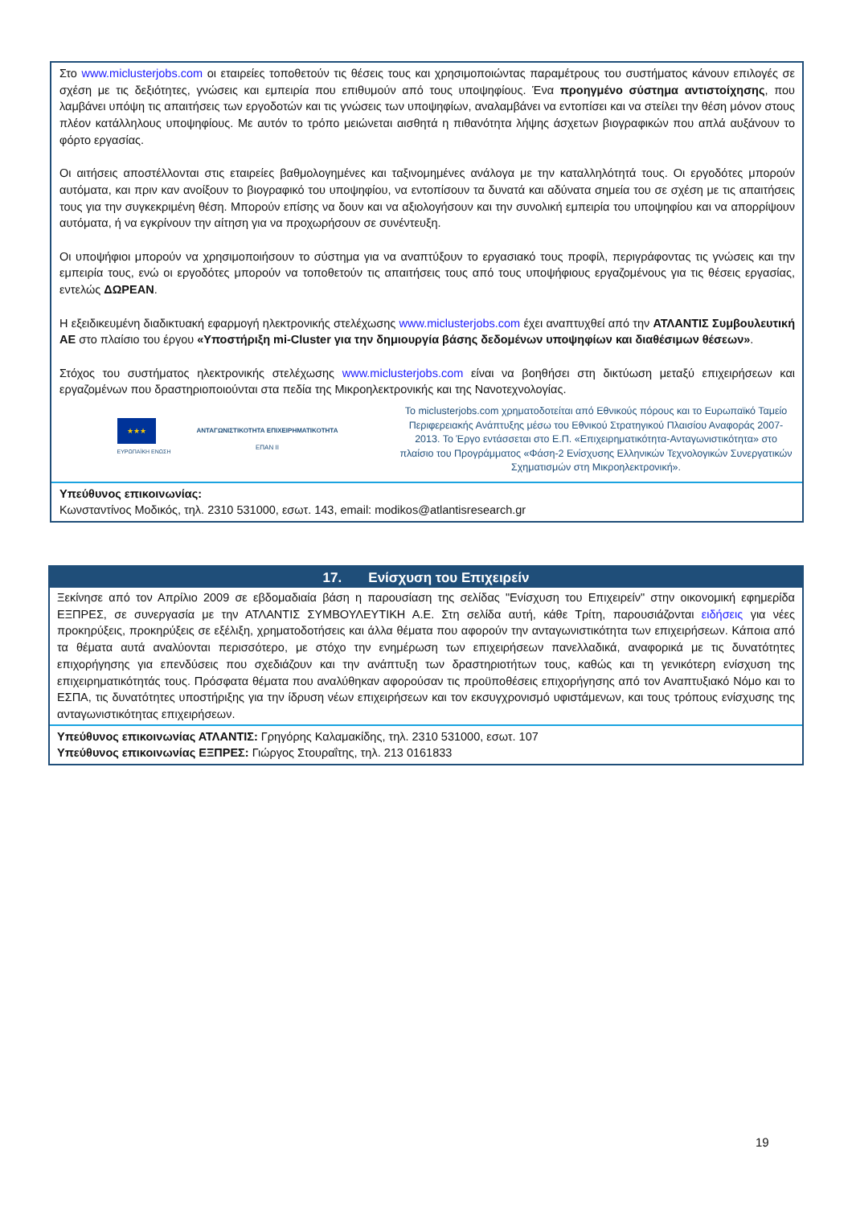Στο www.miclusterjobs.com οι εταιρείες τοποθετούν τις θέσεις τους και χρησιμοποιώντας παραμέτρους του συστήματος κάνουν επιλογές σε σχέση με τις δεξιότητες, γνώσεις και εμπειρία που επιθυμούν από τους υποψηφίους. Ένα προηγμένο σύστημα αντιστοίχησης, που λαμβάνει υπόψη τις απαιτήσεις των εργοδοτών και τις γνώσεις των υποψηφίων, αναλαμβάνει να εντοπίσει και να στείλει την θέση μόνον στους πλέον κατάλληλους υποψηφίους. Με αυτόν το τρόπο μειώνεται αισθητά η πιθανότητα λήψης άσχετων βιογραφικών που απλά αυξάνουν το φόρτο εργασίας.
Οι αιτήσεις αποστέλλονται στις εταιρείες βαθμολογημένες και ταξινομημένες ανάλογα με την καταλληλότητά τους. Οι εργοδότες μπορούν αυτόματα, και πριν καν ανοίξουν το βιογραφικό του υποψηφίου, να εντοπίσουν τα δυνατά και αδύνατα σημεία του σε σχέση με τις απαιτήσεις τους για την συγκεκριμένη θέση. Μπορούν επίσης να δουν και να αξιολογήσουν και την συνολική εμπειρία του υποψηφίου και να απορρίψουν αυτόματα, ή να εγκρίνουν την αίτηση για να προχωρήσουν σε συνέντευξη.
Οι υποψήφιοι μπορούν να χρησιμοποιήσουν το σύστημα για να αναπτύξουν το εργασιακό τους προφίλ, περιγράφοντας τις γνώσεις και την εμπειρία τους, ενώ οι εργοδότες μπορούν να τοποθετούν τις απαιτήσεις τους από τους υποψήφιους εργαζομένους για τις θέσεις εργασίας, εντελώς ΔΩΡΕΑΝ.
Η εξειδικευμένη διαδικτυακή εφαρμογή ηλεκτρονικής στελέχωσης www.miclusterjobs.com έχει αναπτυχθεί από την ΑΤΛΑΝΤΙΣ Συμβουλευτική ΑΕ στο πλαίσιο του έργου «Υποστήριξη mi-Cluster για την δημιουργία βάσης δεδομένων υποψηφίων και διαθέσιμων θέσεων».
Στόχος του συστήματος ηλεκτρονικής στελέχωσης www.miclusterjobs.com είναι να βοηθήσει στη δικτύωση μεταξύ επιχειρήσεων και εργαζομένων που δραστηριοποιούνται στα πεδία της Μικροηλεκτρονικής και της Νανοτεχνολογίας.
★★★
ΕΥΡΩΠΑΪΚΗ ΕΝΩΣΗ
ΑΝΤΑΓΩΝΙΣΤΙΚΟΤΗΤΑ ΕΠΙΧΕΙΡΗΜΑΤΙΚΟΤΗΤΑ
ΕΠΑΝ ΙΙ
Το miclusterjobs.com χρηματοδοτείται από Εθνικούς πόρους και το Ευρωπαϊκό Ταμείο Περιφερειακής Ανάπτυξης μέσω του Εθνικού Στρατηγικού Πλαισίου Αναφοράς 2007-2013. Το Έργο εντάσσεται στο Ε.Π. «Επιχειρηματικότητα-Ανταγωνιστικότητα» στο πλαίσιο του Προγράμματος «Φάση-2 Ενίσχυσης Ελληνικών Τεχνολογικών Συνεργατικών Σχηματισμών στη Μικροηλεκτρονική».
Υπεύθυνος επικοινωνίας:
Κωνσταντίνος Μοδικός, τηλ. 2310 531000, εσωτ. 143, email: modikos@atlantisresearch.gr
17. Ενίσχυση του Επιχειρείν
Ξεκίνησε από τον Απρίλιο 2009 σε εβδομαδιαία βάση η παρουσίαση της σελίδας "Ενίσχυση του Επιχειρείν" στην οικονομική εφημερίδα ΕΞΠΡΕΣ, σε συνεργασία με την ΑΤΛΑΝΤΙΣ ΣΥΜΒΟΥΛΕΥΤΙΚΗ Α.Ε. Στη σελίδα αυτή, κάθε Τρίτη, παρουσιάζονται ειδήσεις για νέες προκηρύξεις, προκηρύξεις σε εξέλιξη, χρηματοδοτήσεις και άλλα θέματα που αφορούν την ανταγωνιστικότητα των επιχειρήσεων. Κάποια από τα θέματα αυτά αναλύονται περισσότερο, με στόχο την ενημέρωση των επιχειρήσεων πανελλαδικά, αναφορικά με τις δυνατότητες επιχορήγησης για επενδύσεις που σχεδιάζουν και την ανάπτυξη των δραστηριοτήτων τους, καθώς και τη γενικότερη ενίσχυση της επιχειρηματικότητάς τους. Πρόσφατα θέματα που αναλύθηκαν αφορούσαν τις προϋποθέσεις επιχορήγησης από τον Αναπτυξιακό Νόμο και το ΕΣΠΑ, τις δυνατότητες υποστήριξης για την ίδρυση νέων επιχειρήσεων και τον εκσυγχρονισμό υφιστάμενων, και τους τρόπους ενίσχυσης της ανταγωνιστικότητας επιχειρήσεων.
Υπεύθυνος επικοινωνίας ΑΤΛΑΝΤΙΣ: Γρηγόρης Καλαμακίδης, τηλ. 2310 531000, εσωτ. 107
Υπεύθυνος επικοινωνίας ΕΞΠΡΕΣ: Γιώργος Στουραΐτης, τηλ. 213 0161833
19